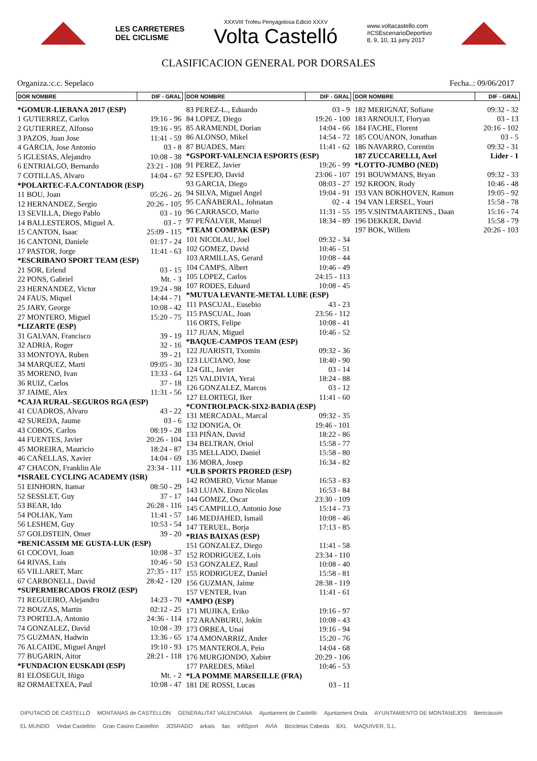LES CARRETERES
DEL CICLISME
XXXVIII Trofeu Penyagolosa Edició XXXV
Volta Castelló
www.voltacastello.com
#CSEscenarioDeportivo
8, 9, 10, 11 juny 2017
CLASIFICACION GENERAL POR DORSALES
Organiza.:c.c. Sepelaco Fecha..: 09/06/2017
| DOR NOMBRE | DIF - GRAL |
| --- | --- |
| *GOMUR-LIEBANA 2017 (ESP) | |
| 1 GUTIERREZ, Carlos | 19:16 - 96 |
| 2 GUTIERREZ, Alfonso | 19:16 - 95 |
| 3 PAZOS, Juan Jose | 11:41 - 59 |
| 4 GARCIA, Jose Antonio | 03 - 8 |
| 5 IGLESIAS, Alejandro | 10:08 - 38 |
| 6 ENTRIALGO, Bernardo | 23:21 - 108 |
| 7 COTILLAS, Alvaro | 14:04 - 67 |
| *POLARTEC-F.A.CONTADOR (ESP) | |
| 11 BOU, Joan | 05:26 - 26 |
| 12 HERNANDEZ, Sergio | 20:26 - 105 |
| 13 SEVILLA, Diego Pablo | 03 - 10 |
| 14 BALLESTEROS, Miguel A. | 03 - 7 |
| 15 CANTON, Isaac | 25:09 - 115 |
| 16 CANTONI, Daniele | 01:17 - 24 |
| 17 PASTOR, Jorge | 11:41 - 63 |
| *ESCRIBANO SPORT TEAM (ESP) | |
| 21 SOR, Erlend | 03 - 15 |
| 22 PONS, Gabriel | Mt. - 3 |
| 23 HERNANDEZ, Victor | 19:24 - 98 |
| 24 FAUS, Miquel | 14:44 - 71 |
| 25 JARY, George | 10:08 - 42 |
| 27 MONTERO, Miguel | 15:20 - 75 |
| *LIZARTE (ESP) | |
| 31 GALVAN, Francisco | 39 - 19 |
| 32 ADRIA, Roger | 32 - 16 |
| 33 MONTOYA, Ruben | 39 - 21 |
| 34 MARQUEZ, Marti | 09:05 - 30 |
| 35 MORENO, Ivan | 13:33 - 64 |
| 36 RUIZ, Carlos | 37 - 18 |
| 37 JAIME, Alex | 11:31 - 56 |
| *CAJA RURAL-SEGUROS RGA (ESP) | |
| 41 CUADROS, Alvaro | 43 - 22 |
| 42 SUREDA, Jaume | 03 - 6 |
| 43 COBOS, Carlos | 08:19 - 28 |
| 44 FUENTES, Javier | 20:26 - 104 |
| 45 MOREIRA, Mauricio | 18:24 - 87 |
| 46 CAÑELLAS, Xavier | 14:04 - 69 |
| 47 CHACON, Franklin Ale | 23:34 - 111 |
| *ISRAEL CYCLING ACADEMY (ISR) | |
| 51 EINHORN, Itamar | 08:50 - 29 |
| 52 SESSLET, Guy | 37 - 17 |
| 53 BEAR, Ido | 26:28 - 116 |
| 54 POLIAK, Yam | 11:41 - 57 |
| 56 LESHEM, Guy | 10:53 - 54 |
| 57 GOLDSTEIN, Omer | 39 - 20 |
| *BENICASSIM ME GUSTA-LUK (ESP) | |
| 61 COCOVI, Joan | 10:08 - 37 |
| 64 RIVAS, Luis | 10:46 - 50 |
| 65 VILLARET, Marc | 27:35 - 117 |
| 67 CARBONELL, David | 28:42 - 120 |
| *SUPERMERCADOS FROIZ (ESP) | |
| 71 REGUEIRO, Alejandro | 14:23 - 70 |
| 72 BOUZAS, Martin | 02:12 - 25 |
| 73 PORTELA, Antonio | 24:36 - 114 |
| 74 GONZALEZ, David | 10:08 - 39 |
| 75 GUZMAN, Hadwin | 13:36 - 65 |
| 76 ALCAIDE, Miguel Angel | 19:10 - 93 |
| 77 BUGARIN, Aitor | 28:21 - 118 |
| *FUNDACION EUSKADI (ESP) | |
| 81 ELOSEGUI, Iñigo | Mt. - 2 |
| 82 ORMAETXEA, Paul | 10:08 - 47 |
| DOR NOMBRE | DIF - GRAL |
| --- | --- |
| 83 PEREZ-L., Eduardo | 03 - 9 |
| 84 LOPEZ, Diego | 19:26 - 100 |
| 85 ARAMENDI, Dorian | 14:04 - 66 |
| 86 ALONSO, Mikel | 14:54 - 72 |
| 87 BUADES, Marc | 11:41 - 62 |
| *GSPORT-VALENCIA ESPORTS (ESP) | |
| 91 PEREZ, Javier | 19:26 - 99 |
| 92 ESPEJO, David | 23:06 - 107 |
| 93 GARCIA, Diego | 08:03 - 27 |
| 94 SILVA, Miguel Angel | 19:04 - 91 |
| 95 CAÑABERAL, Johnatan | 02 - 4 |
| 96 CARRASCO, Mario | 11:31 - 55 |
| 97 PEÑALVER, Manuel | 18:34 - 89 |
| *TEAM COMPAK (ESP) | |
| 101 NICOLAU, Joel | 09:32 - 34 |
| 102 GOMEZ, David | 10:46 - 51 |
| 103 ARMILLAS, Gerard | 10:08 - 44 |
| 104 CAMPS, Albert | 10:46 - 49 |
| 105 LOPEZ, Carlos | 24:15 - 113 |
| 107 RODES, Eduard | 10:08 - 45 |
| *MUTUA LEVANTE-METAL LUBE (ESP) | |
| 111 PASCUAL, Eusebio | 43 - 23 |
| 115 PASCUAL, Joan | 23:56 - 112 |
| 116 ORTS, Felipe | 10:08 - 41 |
| 117 JUAN, Miguel | 10:46 - 52 |
| *BAQUE-CAMPOS TEAM (ESP) | |
| 122 JUARISTI, Txomin | 09:32 - 36 |
| 123 LUCIANO, Jose | 18:40 - 90 |
| 124 GIL, Javier | 03 - 14 |
| 125 VALDIVIA, Yerai | 18:24 - 88 |
| 126 GONZALEZ, Marcos | 03 - 12 |
| 127 ELORTEGI, Iker | 11:41 - 60 |
| *CONTROLPACK-SIX2-BADIA (ESP) | |
| 131 MERCADAL, Marcal | 09:32 - 35 |
| 132 DONIGA, Ot | 19:46 - 101 |
| 133 PIÑAN, David | 18:22 - 86 |
| 134 BELTRAN, Oriol | 15:58 - 77 |
| 135 MELLADO, Daniel | 15:58 - 80 |
| 136 MORA, Josep | 16:34 - 82 |
| *ULB SPORTS PRORED (ESP) | |
| 142 ROMERO, Victor Manue | 16:53 - 83 |
| 143 LUJAN, Enzo Nicolas | 16:53 - 84 |
| 144 GOMEZ, Oscar | 23:30 - 109 |
| 145 CAMPILLO, Antonio Jose | 15:14 - 73 |
| 146 MEDJAHED, Ismail | 10:08 - 46 |
| 147 TERUEL, Borja | 17:13 - 85 |
| *RIAS BAIXAS (ESP) | |
| 151 GONZALEZ, Diego | 11:41 - 58 |
| 152 RODRIGUEZ, Lois | 23:34 - 110 |
| 153 GONZALEZ, Raul | 10:08 - 40 |
| 155 RODRIGUEZ, Daniel | 15:58 - 81 |
| 156 GUZMAN, Jaime | 28:38 - 119 |
| 157 VENTER, Ivan | 11:41 - 61 |
| *AMPO (ESP) | |
| 171 MUJIKA, Eriko | 19:16 - 97 |
| 172 ARANBURU, Jokin | 10:08 - 43 |
| 173 ORBEA, Unai | 19:16 - 94 |
| 174 AMONARRIZ, Ander | 15:20 - 76 |
| 175 MANTEROLA, Peio | 14:04 - 68 |
| 176 MURGIONDO, Xabier | 20:29 - 106 |
| 177 PAREDES, Mikel | 10:46 - 53 |
| *LA POMME MARSEILLE (FRA) | |
| 181 DE ROSSI, Lucas | 03 - 11 |
| DOR NOMBRE | DIF - GRAL |
| --- | --- |
| 182 MERIGNAT, Sofiane | 09:32 - 32 |
| 183 ARNOULT, Floryan | 03 - 13 |
| 184 FACHE, Florent | 20:16 - 102 |
| 185 COUANON, Jonathan | 03 - 5 |
| 186 NAVARRO, Corentin | 09:32 - 31 |
| 187 ZUCCARELLI, Axel | Lider - 1 |
| *LOTTO-JUMBO (NED) | |
| 191 BOUWMANS, Bryan | 09:32 - 33 |
| 192 KROON, Rody | 10:46 - 48 |
| 193 VAN BOKHOVEN, Ramon | 19:05 - 92 |
| 194 VAN LERSEL, Youri | 15:58 - 78 |
| 195 V.SINTMAARTENS., Daan | 15:16 - 74 |
| 196 DEKKER, David | 15:58 - 79 |
| 197 BOK, Willem | 20:26 - 103 |
DIPUTACIÓ DE CASTELLÓ MONTANAS de CASTELLON GENERALITAT VALENCIANA Ajuntament de Castelló Ajuntament Onda AYUNTAMIENTO DE MONTANEJOS Benicàssim EL MUNDO Vedat Castellón Gran Casino Castellón JOSRADO arkais llac InfiSport AVÍA Bicicletas Cabeda BXL MAQUIVER, S.L.